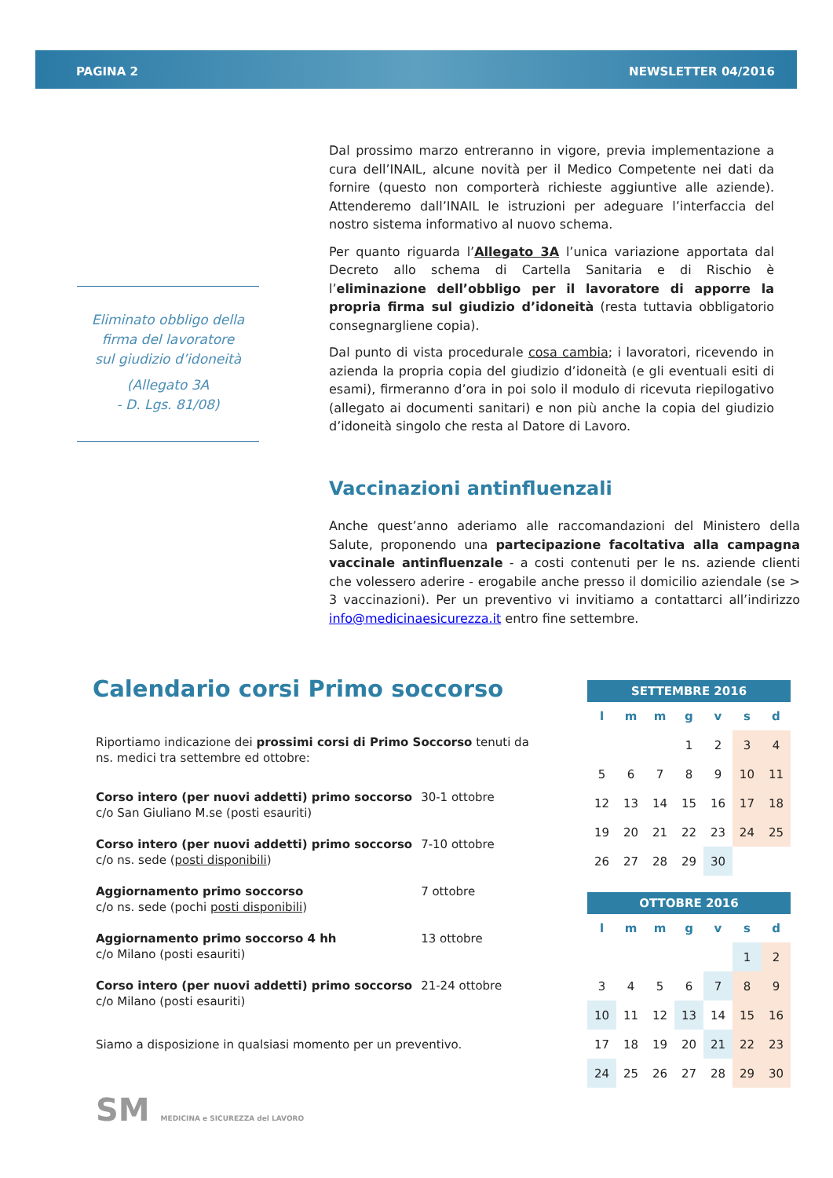PAGINA 2 NEWSLETTER 04/2016
Eliminato obbligo della
firma del lavoratore
sul giudizio d’idoneità
(Allegato 3A
- D. Lgs. 81/08)
Dal prossimo marzo entreranno in vigore, previa implementazione a cura dell’INAIL, alcune novità per il Medico Competente nei dati da fornire (questo non comporterà richieste aggiuntive alle aziende). Attenderemo dall’INAIL le istruzioni per adeguare l’interfaccia del nostro sistema informativo al nuovo schema.
Per quanto riguarda l’Allegato 3A l’unica variazione apportata dal Decreto allo schema di Cartella Sanitaria e di Rischio è l’eliminazione dell’obbligo per il lavoratore di apporre la propria firma sul giudizio d’idoneità (resta tuttavia obbligatorio consegnargliene copia).
Dal punto di vista procedurale cosa cambia; i lavoratori, ricevendo in azienda la propria copia del giudizio d’idoneità (e gli eventuali esiti di esami), firmeranno d’ora in poi solo il modulo di ricevuta riepilogativo (allegato ai documenti sanitari) e non più anche la copia del giudizio d’idoneità singolo che resta al Datore di Lavoro.
Vaccinazioni antinfluenzali
Anche quest’anno aderiamo alle raccomandazioni del Ministero della Salute, proponendo una partecipazione facoltativa alla campagna vaccinale antinfluenzale - a costi contenuti per le ns. aziende clienti che volessero aderire - erogabile anche presso il domicilio aziendale (se > 3 vaccinazioni). Per un preventivo vi invitiamo a contattarci all’indirizzo info@medicinaesicurezza.it entro fine settembre.
Calendario corsi Primo soccorso
Riportiamo indicazione dei prossimi corsi di Primo Soccorso tenuti da ns. medici tra settembre ed ottobre:
| Corso intero (per nuovi addetti) primo soccorso c/o San Giuliano M.se (posti esauriti) | 30-1 ottobre |
| Corso intero (per nuovi addetti) primo soccorso c/o ns. sede ( posti disponibili ) | 7-10 ottobre |
| Aggiornamento primo soccorso c/o ns. sede (pochi posti disponibili ) | 7 ottobre |
| Aggiornamento primo soccorso 4 hh c/o Milano (posti esauriti) | 13 ottobre |
| Corso intero (per nuovi addetti) primo soccorso c/o Milano (posti esauriti) | 21-24 ottobre |
Siamo a disposizione in qualsiasi momento per un preventivo.
| SETTEMBRE 2016 | | | | | | |
| --- | --- | --- | --- | --- | --- | --- |
| l | m | m | g | v | s | d |
| | | | 1 | 2 | 3 | 4 |
| 5 | 6 | 7 | 8 | 9 | 10 | 11 |
| 12 | 13 | 14 | 15 | 16 | 17 | 18 |
| 19 | 20 | 21 | 22 | 23 | 24 | 25 |
| 26 | 27 | 28 | 29 | 30 | | |
| OTTOBRE 2016 | | | | | | |
| --- | --- | --- | --- | --- | --- | --- |
| l | m | m | g | v | s | d |
| | | | | | 1 | 2 |
| 3 | 4 | 5 | 6 | 7 | 8 | 9 |
| 10 | 11 | 12 | 13 | 14 | 15 | 16 |
| 17 | 18 | 19 | 20 | 21 | 22 | 23 |
| 24 | 25 | 26 | 27 | 28 | 29 | 30 |
SM MEDICINA e SICUREZZA del LAVORO